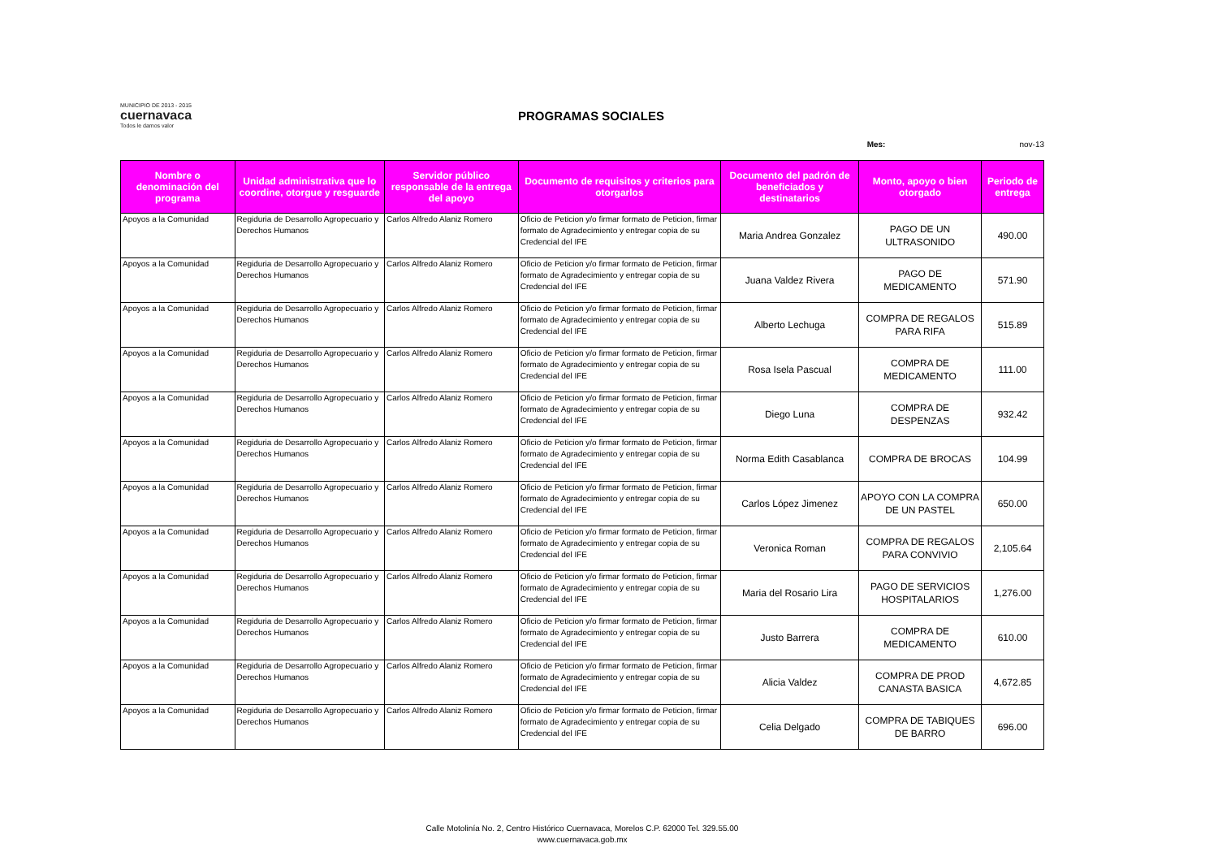MUNICIPIO DE 2013 - 2015
cuernavaca
Todos le damos valor
PROGRAMAS SOCIALES
Mes: nov-13
| Nombre o denominación del programa | Unidad administrativa que lo coordine, otorgue y resguarde | Servidor público responsable de la entrega del apoyo | Documento de requisitos y criterios para otorgarlos | Documento del padrón de beneficiados y destinatarios | Monto, apoyo o bien otorgado | Periodo de entrega |
| --- | --- | --- | --- | --- | --- | --- |
| Apoyos a la Comunidad | Regiduria de Desarrollo Agropecuario y Derechos Humanos | Carlos Alfredo Alaniz Romero | Oficio de Peticion y/o firmar formato de Peticion, firmar formato de Agradecimiento y entregar copia de su Credencial del IFE | Maria Andrea Gonzalez | PAGO DE UN ULTRASONIDO | 490.00 |
| Apoyos a la Comunidad | Regiduria de Desarrollo Agropecuario y Derechos Humanos | Carlos Alfredo Alaniz Romero | Oficio de Peticion y/o firmar formato de Peticion, firmar formato de Agradecimiento y entregar copia de su Credencial del IFE | Juana Valdez Rivera | PAGO DE MEDICAMENTO | 571.90 |
| Apoyos a la Comunidad | Regiduria de Desarrollo Agropecuario y Derechos Humanos | Carlos Alfredo Alaniz Romero | Oficio de Peticion y/o firmar formato de Peticion, firmar formato de Agradecimiento y entregar copia de su Credencial del IFE | Alberto Lechuga | COMPRA DE REGALOS PARA RIFA | 515.89 |
| Apoyos a la Comunidad | Regiduria de Desarrollo Agropecuario y Derechos Humanos | Carlos Alfredo Alaniz Romero | Oficio de Peticion y/o firmar formato de Peticion, firmar formato de Agradecimiento y entregar copia de su Credencial del IFE | Rosa Isela Pascual | COMPRA DE MEDICAMENTO | 111.00 |
| Apoyos a la Comunidad | Regiduria de Desarrollo Agropecuario y Derechos Humanos | Carlos Alfredo Alaniz Romero | Oficio de Peticion y/o firmar formato de Peticion, firmar formato de Agradecimiento y entregar copia de su Credencial del IFE | Diego Luna | COMPRA DE DESPENZAS | 932.42 |
| Apoyos a la Comunidad | Regiduria de Desarrollo Agropecuario y Derechos Humanos | Carlos Alfredo Alaniz Romero | Oficio de Peticion y/o firmar formato de Peticion, firmar formato de Agradecimiento y entregar copia de su Credencial del IFE | Norma Edith Casablanca | COMPRA DE BROCAS | 104.99 |
| Apoyos a la Comunidad | Regiduria de Desarrollo Agropecuario y Derechos Humanos | Carlos Alfredo Alaniz Romero | Oficio de Peticion y/o firmar formato de Peticion, firmar formato de Agradecimiento y entregar copia de su Credencial del IFE | Carlos López Jimenez | APOYO CON LA COMPRA DE UN PASTEL | 650.00 |
| Apoyos a la Comunidad | Regiduria de Desarrollo Agropecuario y Derechos Humanos | Carlos Alfredo Alaniz Romero | Oficio de Peticion y/o firmar formato de Peticion, firmar formato de Agradecimiento y entregar copia de su Credencial del IFE | Veronica Roman | COMPRA DE REGALOS PARA CONVIVIO | 2,105.64 |
| Apoyos a la Comunidad | Regiduria de Desarrollo Agropecuario y Derechos Humanos | Carlos Alfredo Alaniz Romero | Oficio de Peticion y/o firmar formato de Peticion, firmar formato de Agradecimiento y entregar copia de su Credencial del IFE | Maria del Rosario Lira | PAGO DE SERVICIOS HOSPITALARIOS | 1,276.00 |
| Apoyos a la Comunidad | Regiduria de Desarrollo Agropecuario y Derechos Humanos | Carlos Alfredo Alaniz Romero | Oficio de Peticion y/o firmar formato de Peticion, firmar formato de Agradecimiento y entregar copia de su Credencial del IFE | Justo Barrera | COMPRA DE MEDICAMENTO | 610.00 |
| Apoyos a la Comunidad | Regiduria de Desarrollo Agropecuario y Derechos Humanos | Carlos Alfredo Alaniz Romero | Oficio de Peticion y/o firmar formato de Peticion, firmar formato de Agradecimiento y entregar copia de su Credencial del IFE | Alicia Valdez | COMPRA DE PROD CANASTA BASICA | 4,672.85 |
| Apoyos a la Comunidad | Regiduria de Desarrollo Agropecuario y Derechos Humanos | Carlos Alfredo Alaniz Romero | Oficio de Peticion y/o firmar formato de Peticion, firmar formato de Agradecimiento y entregar copia de su Credencial del IFE | Celia Delgado | COMPRA DE TABIQUES DE BARRO | 696.00 |
Calle Motolinía No. 2, Centro Histórico Cuernavaca, Morelos C.P. 62000 Tel. 329.55.00
www.cuernavaca.gob.mx